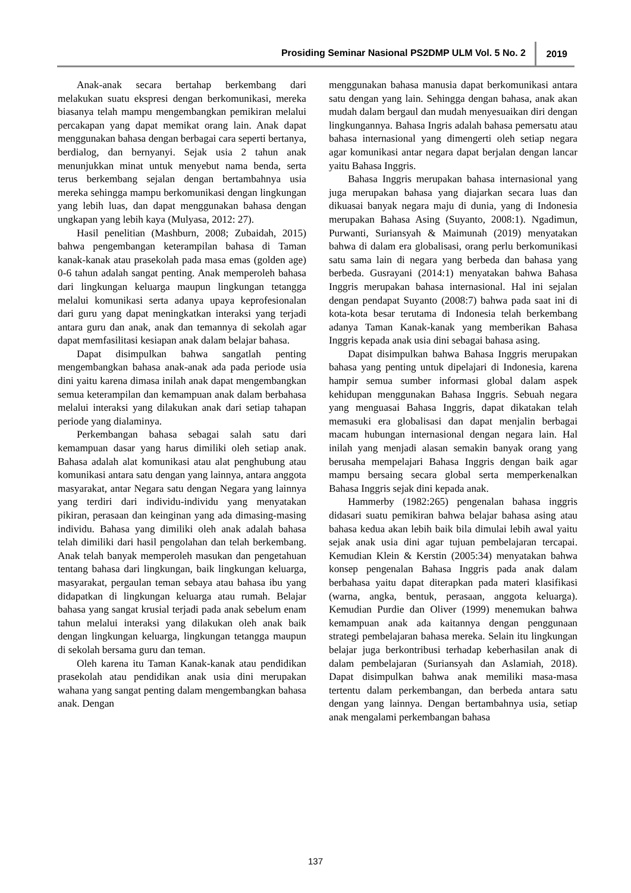Prosiding Seminar Nasional PS2DMP ULM Vol. 5 No. 2 2019
Anak-anak secara bertahap berkembang dari melakukan suatu ekspresi dengan berkomunikasi, mereka biasanya telah mampu mengembangkan pemikiran melalui percakapan yang dapat memikat orang lain. Anak dapat menggunakan bahasa dengan berbagai cara seperti bertanya, berdialog, dan bernyanyi. Sejak usia 2 tahun anak menunjukkan minat untuk menyebut nama benda, serta terus berkembang sejalan dengan bertambahnya usia mereka sehingga mampu berkomunikasi dengan lingkungan yang lebih luas, dan dapat menggunakan bahasa dengan ungkapan yang lebih kaya (Mulyasa, 2012: 27).
Hasil penelitian (Mashburn, 2008; Zubaidah, 2015) bahwa pengembangan keterampilan bahasa di Taman kanak-kanak atau prasekolah pada masa emas (golden age) 0-6 tahun adalah sangat penting. Anak memperoleh bahasa dari lingkungan keluarga maupun lingkungan tetangga melalui komunikasi serta adanya upaya keprofesionalan dari guru yang dapat meningkatkan interaksi yang terjadi antara guru dan anak, anak dan temannya di sekolah agar dapat memfasilitasi kesiapan anak dalam belajar bahasa.
Dapat disimpulkan bahwa sangatlah penting mengembangkan bahasa anak-anak ada pada periode usia dini yaitu karena dimasa inilah anak dapat mengembangkan semua keterampilan dan kemampuan anak dalam berbahasa melalui interaksi yang dilakukan anak dari setiap tahapan periode yang dialaminya.
Perkembangan bahasa sebagai salah satu dari kemampuan dasar yang harus dimiliki oleh setiap anak. Bahasa adalah alat komunikasi atau alat penghubung atau komunikasi antara satu dengan yang lainnya, antara anggota masyarakat, antar Negara satu dengan Negara yang lainnya yang terdiri dari individu-individu yang menyatakan pikiran, perasaan dan keinginan yang ada dimasing-masing individu. Bahasa yang dimiliki oleh anak adalah bahasa telah dimiliki dari hasil pengolahan dan telah berkembang. Anak telah banyak memperoleh masukan dan pengetahuan tentang bahasa dari lingkungan, baik lingkungan keluarga, masyarakat, pergaulan teman sebaya atau bahasa ibu yang didapatkan di lingkungan keluarga atau rumah. Belajar bahasa yang sangat krusial terjadi pada anak sebelum enam tahun melalui interaksi yang dilakukan oleh anak baik dengan lingkungan keluarga, lingkungan tetangga maupun di sekolah bersama guru dan teman.
Oleh karena itu Taman Kanak-kanak atau pendidikan prasekolah atau pendidikan anak usia dini merupakan wahana yang sangat penting dalam mengembangkan bahasa anak. Dengan
menggunakan bahasa manusia dapat berkomunikasi antara satu dengan yang lain. Sehingga dengan bahasa, anak akan mudah dalam bergaul dan mudah menyesuaikan diri dengan lingkungannya. Bahasa Ingris adalah bahasa pemersatu atau bahasa internasional yang dimengerti oleh setiap negara agar komunikasi antar negara dapat berjalan dengan lancar yaitu Bahasa Inggris.
Bahasa Inggris merupakan bahasa internasional yang juga merupakan bahasa yang diajarkan secara luas dan dikuasai banyak negara maju di dunia, yang di Indonesia merupakan Bahasa Asing (Suyanto, 2008:1). Ngadimun, Purwanti, Suriansyah & Maimunah (2019) menyatakan bahwa di dalam era globalisasi, orang perlu berkomunikasi satu sama lain di negara yang berbeda dan bahasa yang berbeda. Gusrayani (2014:1) menyatakan bahwa Bahasa Inggris merupakan bahasa internasional. Hal ini sejalan dengan pendapat Suyanto (2008:7) bahwa pada saat ini di kota-kota besar terutama di Indonesia telah berkembang adanya Taman Kanak-kanak yang memberikan Bahasa Inggris kepada anak usia dini sebagai bahasa asing.
Dapat disimpulkan bahwa Bahasa Inggris merupakan bahasa yang penting untuk dipelajari di Indonesia, karena hampir semua sumber informasi global dalam aspek kehidupan menggunakan Bahasa Inggris. Sebuah negara yang menguasai Bahasa Inggris, dapat dikatakan telah memasuki era globalisasi dan dapat menjalin berbagai macam hubungan internasional dengan negara lain. Hal inilah yang menjadi alasan semakin banyak orang yang berusaha mempelajari Bahasa Inggris dengan baik agar mampu bersaing secara global serta memperkenalkan Bahasa Inggris sejak dini kepada anak.
Hammerby (1982:265) pengenalan bahasa inggris didasari suatu pemikiran bahwa belajar bahasa asing atau bahasa kedua akan lebih baik bila dimulai lebih awal yaitu sejak anak usia dini agar tujuan pembelajaran tercapai. Kemudian Klein & Kerstin (2005:34) menyatakan bahwa konsep pengenalan Bahasa Inggris pada anak dalam berbahasa yaitu dapat diterapkan pada materi klasifikasi (warna, angka, bentuk, perasaan, anggota keluarga). Kemudian Purdie dan Oliver (1999) menemukan bahwa kemampuan anak ada kaitannya dengan penggunaan strategi pembelajaran bahasa mereka. Selain itu lingkungan belajar juga berkontribusi terhadap keberhasilan anak di dalam pembelajaran (Suriansyah dan Aslamiah, 2018). Dapat disimpulkan bahwa anak memiliki masa-masa tertentu dalam perkembangan, dan berbeda antara satu dengan yang lainnya. Dengan bertambahnya usia, setiap anak mengalami perkembangan bahasa
137